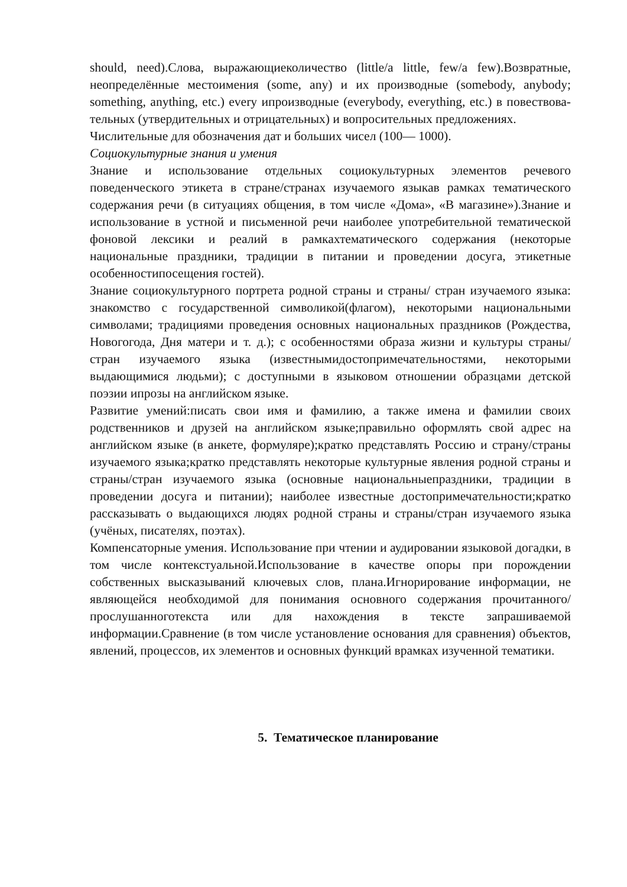should, need).Слова, выражающиеколичество (little/a little, few/a few).Возвратные, неопределённые местоимения (some, any) и их производные (somebody, anybody; something, anything, etc.) every ипроизводные (everybody, everything, etc.) в повествова- тельных (утвердительных и отрицательных) и вопросительных предложениях.
Числительные для обозначения дат и больших чисел (100— 1000).
Социокультурные знания и умения
Знание и использование отдельных социокультурных элементов речевого поведенческого этикета в стране/странах изучаемого языкав рамках тематического содержания речи (в ситуациях общения, в том числе «Дома», «В магазине»).Знание и использование в устной и письменной речи наиболее употребительной тематической фоновой лексики и реалий в рамкахтематического содержания (некоторые национальные праздники, традиции в питании и проведении досуга, этикетные особенностипосещения гостей).
Знание социокультурного портрета родной страны и страны/ стран изучаемого языка: знакомство с государственной символикой(флагом), некоторыми национальными символами; традициями проведения основных национальных праздников (Рождества, Новогогода, Дня матери и т. д.); с особенностями образа жизни и культуры страны/стран изучаемого языка (известнымидостопримечательностями, некоторыми выдающимися людьми); с доступными в языковом отношении образцами детской поэзии ипрозы на английском языке.
Развитие умений:писать свои имя и фамилию, а также имена и фамилии своих родственников и друзей на английском языке;правильно оформлять свой адрес на английском языке (в анкете, формуляре);кратко представлять Россию и страну/страны изучаемого языка;кратко представлять некоторые культурные явления родной страны и страны/стран изучаемого языка (основные национальныепраздники, традиции в проведении досуга и питании); наиболее известные достопримечательности;кратко рассказывать о выдающихся людях родной страны и страны/стран изучаемого языка (учёных, писателях, поэтах).
Компенсаторные умения. Использование при чтении и аудировании языковой догадки, в том числе контекстуальной.Использование в качестве опоры при порождении собственных высказываний ключевых слов, плана.Игнорирование информации, не являющейся необходимой для понимания основного содержания прочитанного/прослушанноготекста или для нахождения в тексте запрашиваемой информации.Сравнение (в том числе установление основания для сравнения) объектов, явлений, процессов, их элементов и основных функций врамках изученной тематики.
5. Тематическое планирование